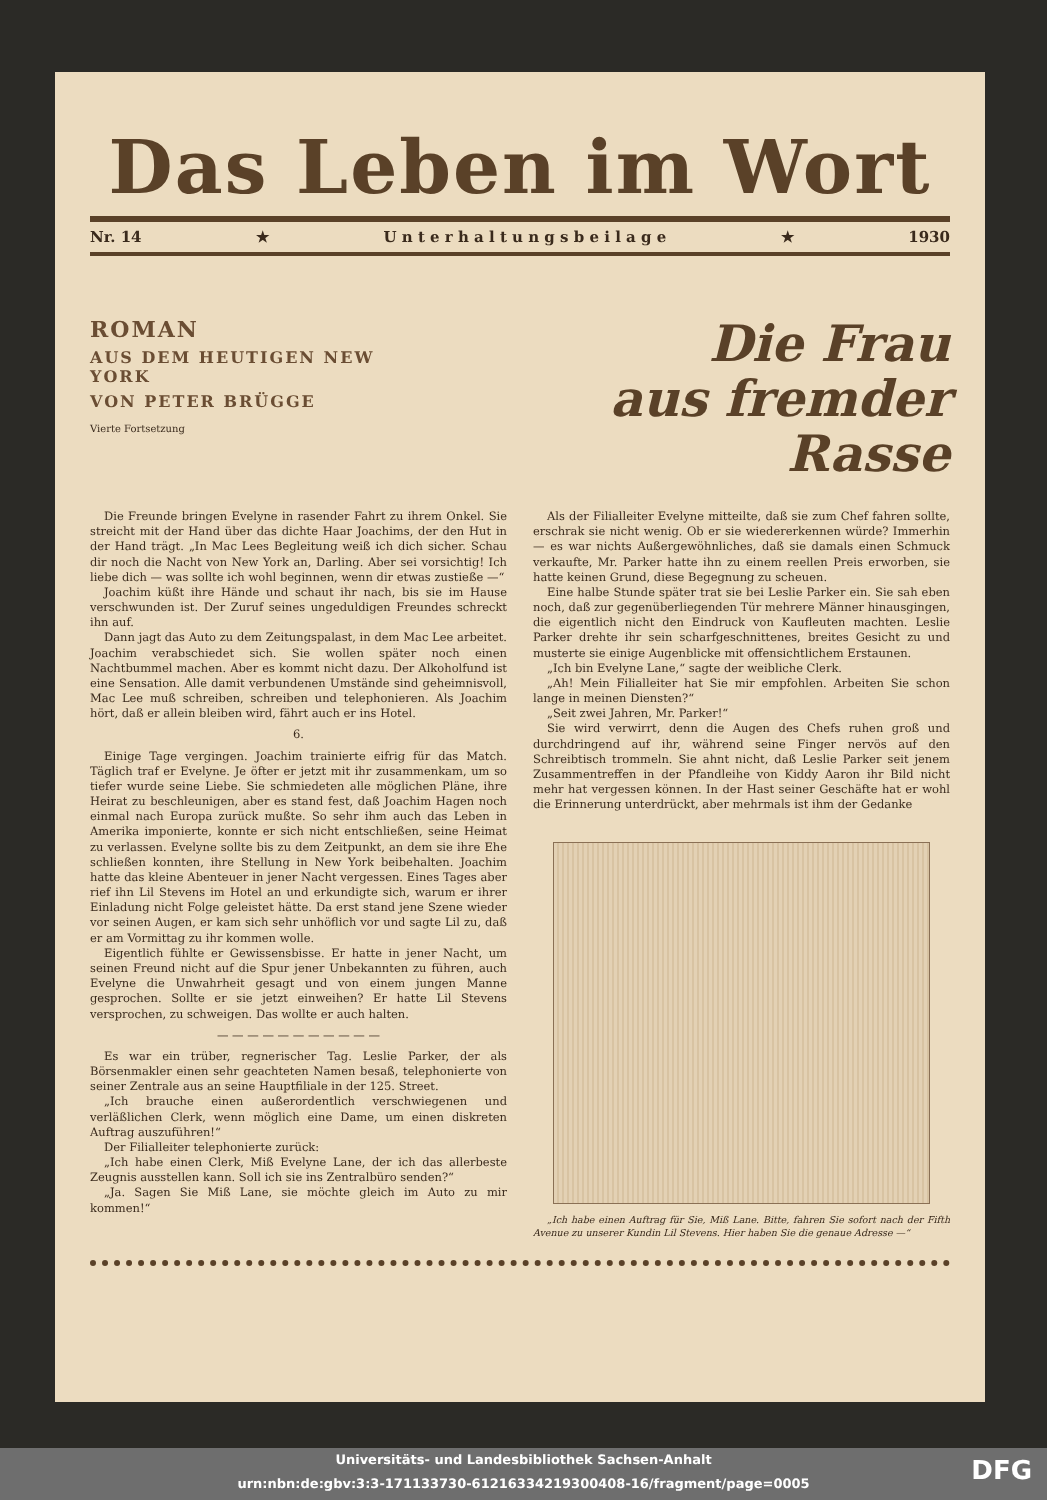Das Leben im Wort
Nr. 14 ★ U n t e r h a l t u n g s b e i l a g e ★ 1930
ROMAN
AUS DEM HEUTIGEN NEW YORK
VON PETER BRÜGGE
Vierte Fortsetzung
Die Frau
aus fremder Rasse
Die Freunde bringen Evelyne in rasender Fahrt zu ihrem Onkel. Sie streicht mit der Hand über das dichte Haar Joachims, der den Hut in der Hand trägt. „In Mac Lees Begleitung weiß ich dich sicher. Schau dir noch die Nacht von New York an, Darling. Aber sei vorsichtig! Ich liebe dich — was sollte ich wohl beginnen, wenn dir etwas zustieße —“
Joachim küßt ihre Hände und schaut ihr nach, bis sie im Hause verschwunden ist. Der Zuruf seines ungeduldigen Freundes schreckt ihn auf.
Dann jagt das Auto zu dem Zeitungspalast, in dem Mac Lee arbeitet. Joachim verabschiedet sich. Sie wollen später noch einen Nachtbummel machen. Aber es kommt nicht dazu. Der Alkoholfund ist eine Sensation. Alle damit verbundenen Umstände sind geheimnisvoll, Mac Lee muß schreiben, schreiben und telephonieren. Als Joachim hört, daß er allein bleiben wird, fährt auch er ins Hotel.
6.
Einige Tage vergingen. Joachim trainierte eifrig für das Match. Täglich traf er Evelyne. Je öfter er jetzt mit ihr zusammenkam, um so tiefer wurde seine Liebe. Sie schmiedeten alle möglichen Pläne, ihre Heirat zu beschleunigen, aber es stand fest, daß Joachim Hagen noch einmal nach Europa zurück mußte. So sehr ihm auch das Leben in Amerika imponierte, konnte er sich nicht entschließen, seine Heimat zu verlassen. Evelyne sollte bis zu dem Zeitpunkt, an dem sie ihre Ehe schließen konnten, ihre Stellung in New York beibehalten. Joachim hatte das kleine Abenteuer in jener Nacht vergessen. Eines Tages aber rief ihn Lil Stevens im Hotel an und erkundigte sich, warum er ihrer Einladung nicht Folge geleistet hätte. Da erst stand jene Szene wieder vor seinen Augen, er kam sich sehr unhöflich vor und sagte Lil zu, daß er am Vormittag zu ihr kommen wolle.
Eigentlich fühlte er Gewissensbisse. Er hatte in jener Nacht, um seinen Freund nicht auf die Spur jener Unbekannten zu führen, auch Evelyne die Unwahrheit gesagt und von einem jungen Manne gesprochen. Sollte er sie jetzt einweihen? Er hatte Lil Stevens versprochen, zu schweigen. Das wollte er auch halten.
— — — — — — — — — — —
Es war ein trüber, regnerischer Tag. Leslie Parker, der als Börsenmakler einen sehr geachteten Namen besaß, telephonierte von seiner Zentrale aus an seine Hauptfiliale in der 125. Street.
„Ich brauche einen außerordentlich verschwiegenen und verläßlichen Clerk, wenn möglich eine Dame, um einen diskreten Auftrag auszuführen!“
Der Filialleiter telephonierte zurück:
„Ich habe einen Clerk, Miß Evelyne Lane, der ich das allerbeste Zeugnis ausstellen kann. Soll ich sie ins Zentralbüro senden?“
„Ja. Sagen Sie Miß Lane, sie möchte gleich im Auto zu mir kommen!“
Als der Filialleiter Evelyne mitteilte, daß sie zum Chef fahren sollte, erschrak sie nicht wenig. Ob er sie wiedererkennen würde? Immerhin — es war nichts Außergewöhnliches, daß sie damals einen Schmuck verkaufte, Mr. Parker hatte ihn zu einem reellen Preis erworben, sie hatte keinen Grund, diese Begegnung zu scheuen.
Eine halbe Stunde später trat sie bei Leslie Parker ein. Sie sah eben noch, daß zur gegenüberliegenden Tür mehrere Männer hinausgingen, die eigentlich nicht den Eindruck von Kaufleuten machten. Leslie Parker drehte ihr sein scharfgeschnittenes, breites Gesicht zu und musterte sie einige Augenblicke mit offensichtlichem Erstaunen.
„Ich bin Evelyne Lane,“ sagte der weibliche Clerk.
„Ah! Mein Filialleiter hat Sie mir empfohlen. Arbeiten Sie schon lange in meinen Diensten?“
„Seit zwei Jahren, Mr. Parker!“
Sie wird verwirrt, denn die Augen des Chefs ruhen groß und durchdringend auf ihr, während seine Finger nervös auf den Schreibtisch trommeln. Sie ahnt nicht, daß Leslie Parker seit jenem Zusammentreffen in der Pfandleihe von Kiddy Aaron ihr Bild nicht mehr hat vergessen können. In der Hast seiner Geschäfte hat er wohl die Erinnerung unterdrückt, aber mehrmals ist ihm der Gedanke
„Ich habe einen Auftrag für Sie, Miß Lane. Bitte, fahren Sie sofort nach der Fifth Avenue zu unserer Kundin Lil Stevens. Hier haben Sie die genaue Adresse —“
Universitäts- und Landesbibliothek Sachsen-Anhalt
urn:nbn:de:gbv:3:3-171133730-6121633421930040​8-16/fragment/page=0005
DFG